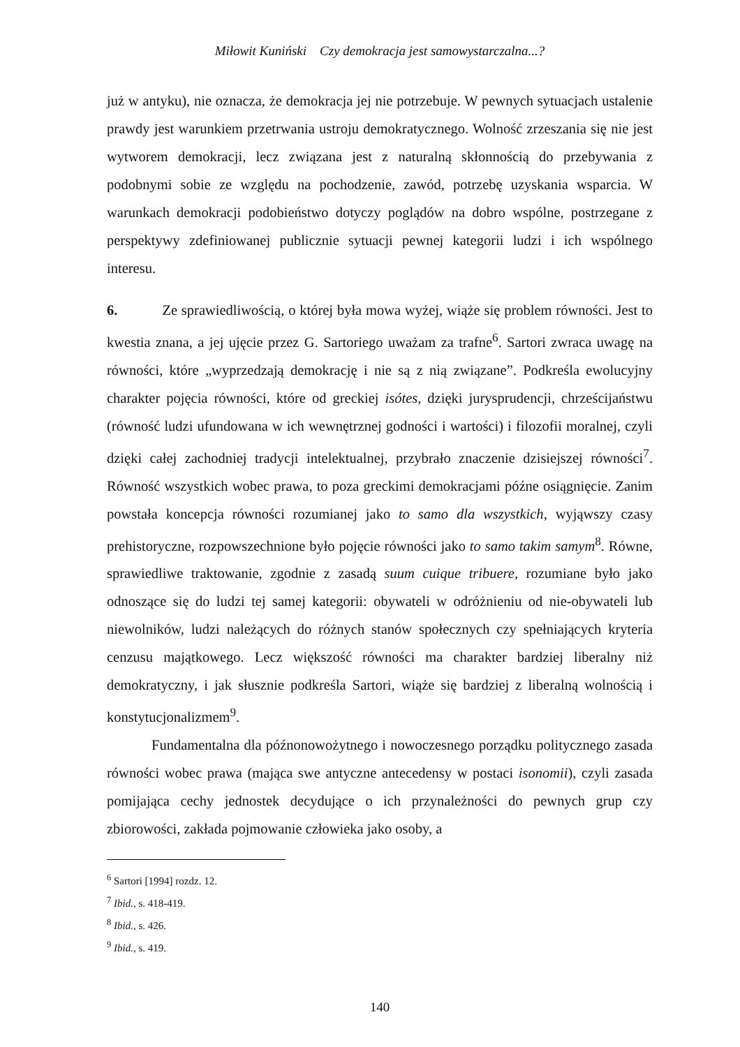Miłowit Kuniński Czy demokracja jest samowystarczalna...?
już w antyku), nie oznacza, że demokracja jej nie potrzebuje. W pewnych sytuacjach ustalenie prawdy jest warunkiem przetrwania ustroju demokratycznego. Wolność zrzeszania się nie jest wytworem demokracji, lecz związana jest z naturalną skłonnością do przebywania z podobnymi sobie ze względu na pochodzenie, zawód, potrzebę uzyskania wsparcia. W warunkach demokracji podobieństwo dotyczy poglądów na dobro wspólne, postrzegane z perspektywy zdefiniowanej publicznie sytuacji pewnej kategorii ludzi i ich wspólnego interesu.
6. Ze sprawiedliwością, o której była mowa wyżej, wiąże się problem równości. Jest to kwestia znana, a jej ujęcie przez G. Sartoriego uważam za trafne<sup>6</sup>. Sartori zwraca uwagę na równości, które „wyprzedzają demokrację i nie są z nią związane”. Podkreśla ewolucyjny charakter pojęcia równości, które od greckiej isótes, dzięki jurysprudencji, chrześcijaństwu (równość ludzi ufundowana w ich wewnętrznej godności i wartości) i filozofii moralnej, czyli dzięki całej zachodniej tradycji intelektualnej, przybrało znaczenie dzisiejszej równości<sup>7</sup>. Równość wszystkich wobec prawa, to poza greckimi demokracjami późne osiągnięcie. Zanim powstała koncepcja równości rozumianej jako to samo dla wszystkich, wyjąwszy czasy prehistoryczne, rozpowszechnione było pojęcie równości jako to samo takim samym<sup>8</sup>. Równe, sprawiedliwe traktowanie, zgodnie z zasadą suum cuique tribuere, rozumiane było jako odnoszące się do ludzi tej samej kategorii: obywateli w odróżnieniu od nie-obywateli lub niewolników, ludzi należących do różnych stanów społecznych czy spełniających kryteria cenzusu majątkowego. Lecz większość równości ma charakter bardziej liberalny niż demokratyczny, i jak słusznie podkreśla Sartori, wiąże się bardziej z liberalną wolnością i konstytucjonalizmem<sup>9</sup>.
Fundamentalna dla późnonowożytnego i nowoczesnego porządku politycznego zasada równości wobec prawa (mająca swe antyczne antecedensy w postaci isonomii), czyli zasada pomijająca cechy jednostek decydujące o ich przynależności do pewnych grup czy zbiorowości, zakłada pojmowanie człowieka jako osoby, a
<sup>6</sup> Sartori [1994] rozdz. 12.
<sup>7</sup> Ibid., s. 418-419.
<sup>8</sup> Ibid., s. 426.
<sup>9</sup> Ibid., s. 419.
140